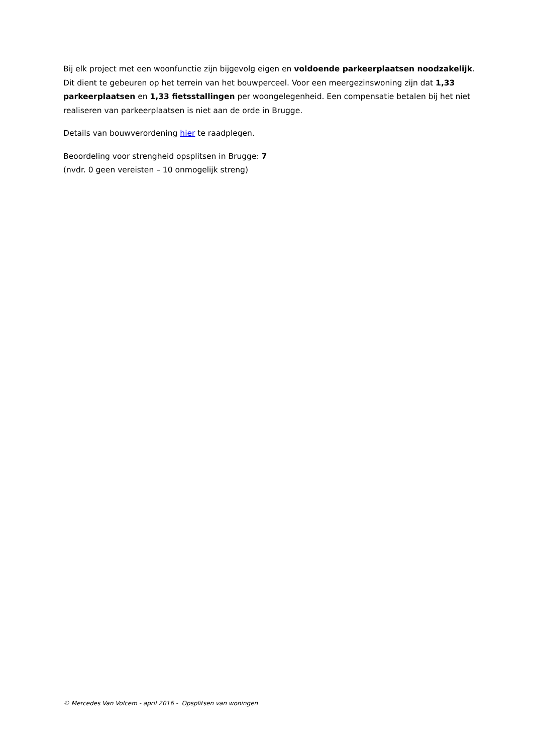Bij elk project met een woonfunctie zijn bijgevolg eigen en voldoende parkeerplaatsen noodzakelijk. Dit dient te gebeuren op het terrein van het bouwperceel. Voor een meergezinswoning zijn dat 1,33 parkeerplaatsen en 1,33 fietsstallingen per woongelegenheid. Een compensatie betalen bij het niet realiseren van parkeerplaatsen is niet aan de orde in Brugge.
Details van bouwverordening hier te raadplegen.
Beoordeling voor strengheid opsplitsen in Brugge: 7
(nvdr. 0 geen vereisten – 10 onmogelijk streng)
© Mercedes Van Volcem - april 2016 - Opsplitsen van woningen